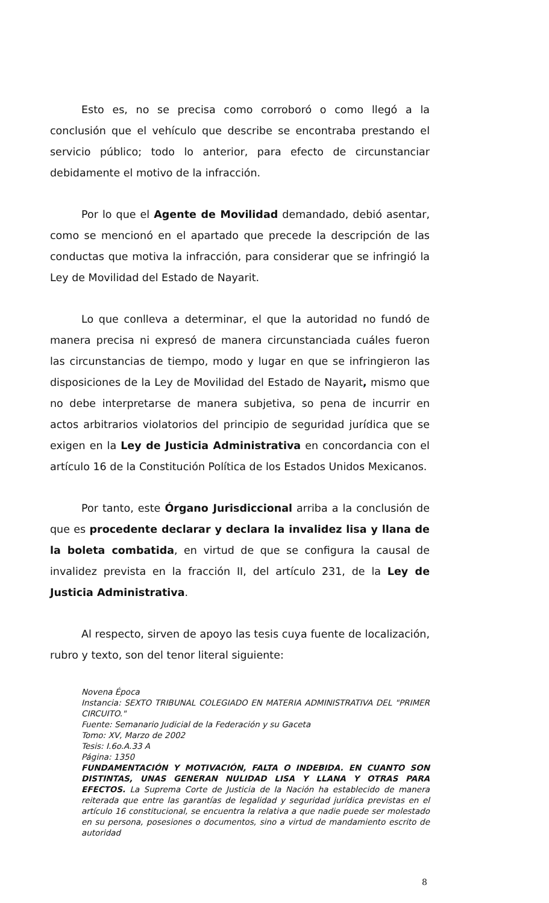Esto es, no se precisa como corroboró o como llegó a la conclusión que el vehículo que describe se encontraba prestando el servicio público; todo lo anterior, para efecto de circunstanciar debidamente el motivo de la infracción.
Por lo que el Agente de Movilidad demandado, debió asentar, como se mencionó en el apartado que precede la descripción de las conductas que motiva la infracción, para considerar que se infringió la Ley de Movilidad del Estado de Nayarit.
Lo que conlleva a determinar, el que la autoridad no fundó de manera precisa ni expresó de manera circunstanciada cuáles fueron las circunstancias de tiempo, modo y lugar en que se infringieron las disposiciones de la Ley de Movilidad del Estado de Nayarit, mismo que no debe interpretarse de manera subjetiva, so pena de incurrir en actos arbitrarios violatorios del principio de seguridad jurídica que se exigen en la Ley de Justicia Administrativa en concordancia con el artículo 16 de la Constitución Política de los Estados Unidos Mexicanos.
Por tanto, este Órgano Jurisdiccional arriba a la conclusión de que es procedente declarar y declara la invalidez lisa y llana de la boleta combatida, en virtud de que se configura la causal de invalidez prevista en la fracción II, del artículo 231, de la Ley de Justicia Administrativa.
Al respecto, sirven de apoyo las tesis cuya fuente de localización, rubro y texto, son del tenor literal siguiente:
Novena Época
Instancia: SEXTO TRIBUNAL COLEGIADO EN MATERIA ADMINISTRATIVA DEL "PRIMER CIRCUITO."
Fuente: Semanario Judicial de la Federación y su Gaceta
Tomo: XV, Marzo de 2002
Tesis: I.6o.A.33 A
Página: 1350
FUNDAMENTACIÓN Y MOTIVACIÓN, FALTA O INDEBIDA. EN CUANTO SON DISTINTAS, UNAS GENERAN NULIDAD LISA Y LLANA Y OTRAS PARA EFECTOS. La Suprema Corte de Justicia de la Nación ha establecido de manera reiterada que entre las garantías de legalidad y seguridad jurídica previstas en el artículo 16 constitucional, se encuentra la relativa a que nadie puede ser molestado en su persona, posesiones o documentos, sino a virtud de mandamiento escrito de autoridad
8